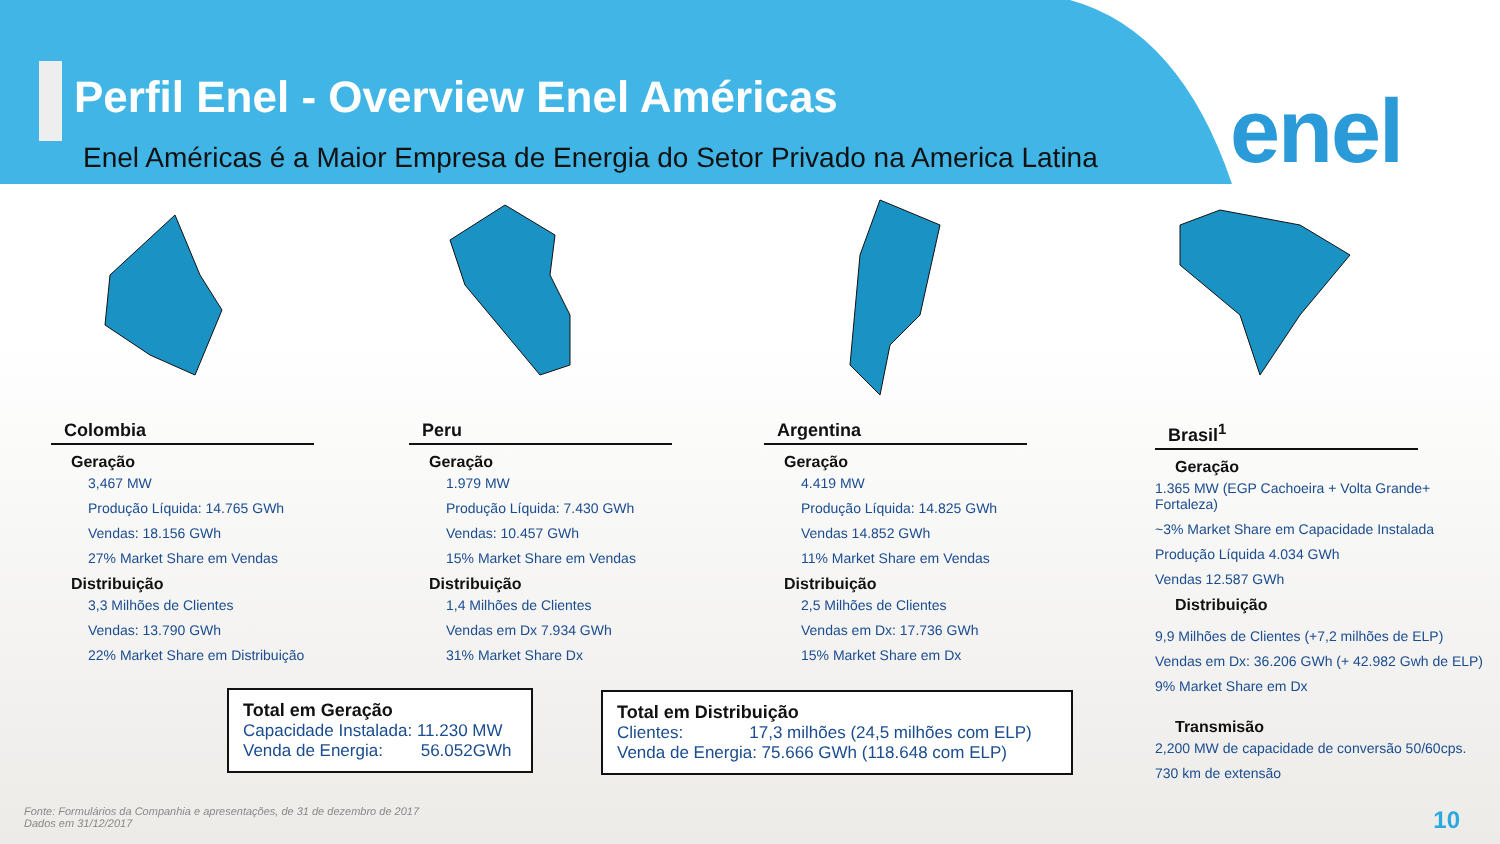Perfil Enel - Overview Enel Américas
Enel Américas é a Maior Empresa de Energia do Setor Privado na America Latina
enel
Colombia
Geração
3,467 MW
Produção Líquida: 14.765 GWh
Vendas: 18.156 GWh
27% Market Share em Vendas
Distribuição
3,3 Milhões de Clientes
Vendas: 13.790 GWh
22% Market Share em Distribuição
Peru
Geração
1.979 MW
Produção Líquida: 7.430 GWh
Vendas: 10.457 GWh
15% Market Share em Vendas
Distribuição
1,4 Milhões de Clientes
Vendas em Dx 7.934 GWh
31% Market Share Dx
Argentina
Geração
4.419 MW
Produção Líquida: 14.825 GWh
Vendas 14.852 GWh
11% Market Share em Vendas
Distribuição
2,5 Milhões de Clientes
Vendas em Dx: 17.736 GWh
15% Market Share em Dx
Brasil<sup>1</sup>
Geração
1.365 MW (EGP Cachoeira + Volta Grande+ Fortaleza)
~3% Market Share em Capacidade Instalada
Produção Líquida 4.034 GWh
Vendas 12.587 GWh
Distribuição
9,9 Milhões de Clientes (+7,2 milhões de ELP)
Vendas em Dx: 36.206 GWh (+ 42.982 Gwh de ELP)
9% Market Share em Dx
Transmisão
2,200 MW de capacidade de conversão 50/60cps.
730 km de extensão
Total em Geração
Capacidade Instalada: 11.230 MW
Venda de Energia: 56.052GWh
Total em Distribuição
Clientes: 17,3 milhões (24,5 milhões com ELP)
Venda de Energia: 75.666 GWh (118.648 com ELP)
Fonte: Formulários da Companhia e apresentações, de 31 de dezembro de 2017
Dados em 31/12/2017
10